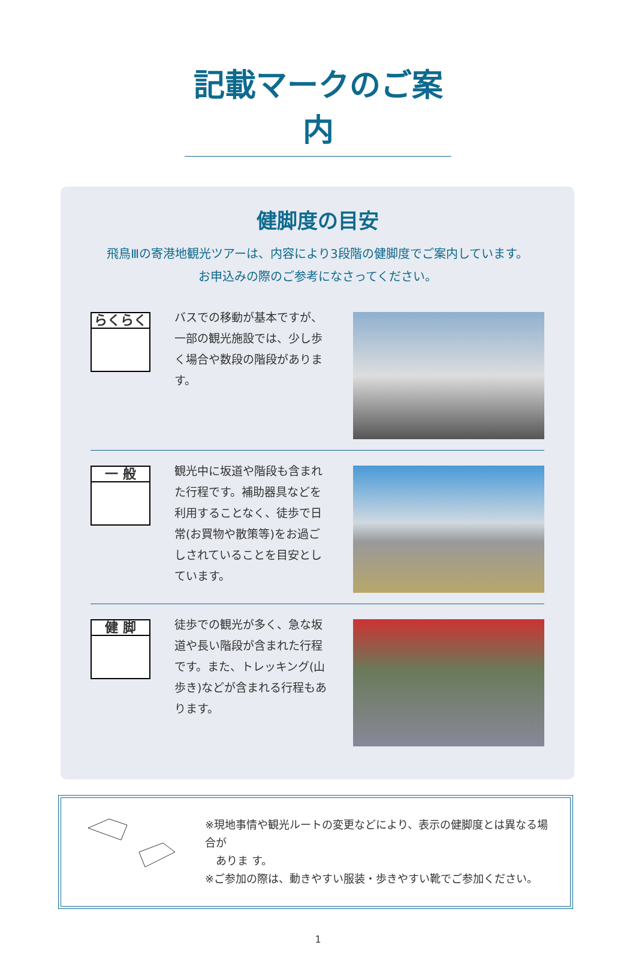記載マークのご案内
健脚度の目安
飛鳥Ⅲの寄港地観光ツアーは、内容により3段階の健脚度でご案内しています。
お申込みの際のご参考になさってください。
らくらく
バスでの移動が基本ですが、一部の観光施設では、少し歩く場合や数段の階段があります。
一 般
観光中に坂道や階段も含まれた行程です。補助器具などを利用することなく、徒歩で日常(お買物や散策等)をお過ごしされていることを目安としています。
健 脚
徒歩での観光が多く、急な坂道や長い階段が含まれた行程です。また、トレッキング(山歩き)などが含まれる行程もあります。
※現地事情や観光ルートの変更などにより、表示の健脚度とは異なる場合が
　ありま す。
※ご参加の際は、動きやすい服装・歩きやすい靴でご参加ください。
1